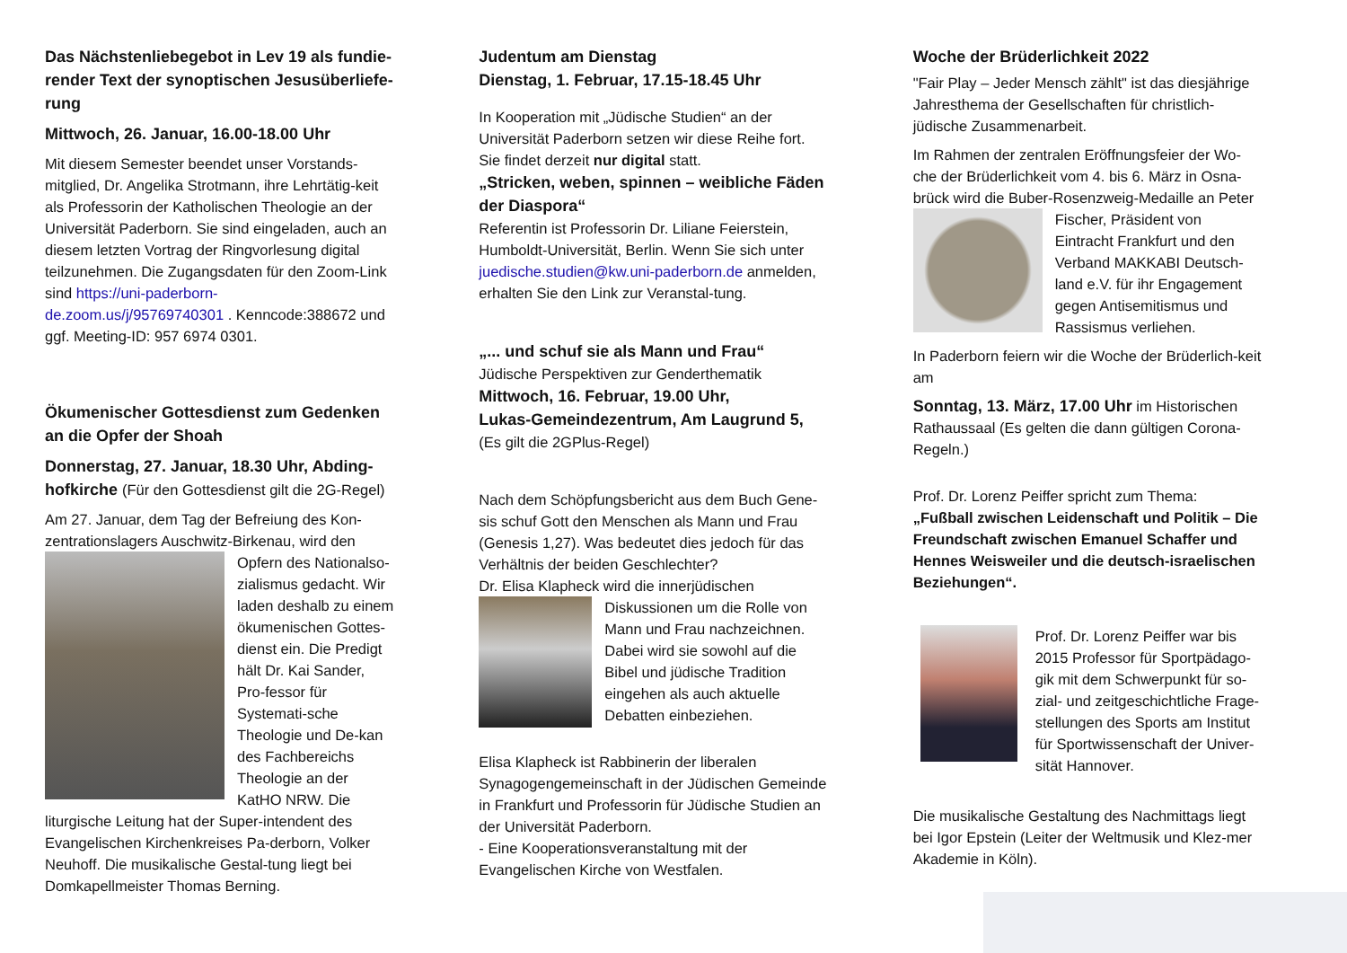Das Nächstenliebegebot in Lev 19 als fundie-render Text der synoptischen Jesusüberliefe-rung
Mittwoch, 26. Januar, 16.00-18.00 Uhr
Mit diesem Semester beendet unser Vorstands-mitglied, Dr. Angelika Strotmann, ihre Lehrtätig-keit als Professorin der Katholischen Theologie an der Universität Paderborn. Sie sind eingeladen, auch an diesem letzten Vortrag der Ringvorlesung digital teilzunehmen. Die Zugangsdaten für den Zoom-Link sind https://uni-paderborn-de.zoom.us/j/95769740301 . Kenncode:388672 und ggf. Meeting-ID: 957 6974 0301.
Ökumenischer Gottesdienst zum Gedenken an die Opfer der Shoah
Donnerstag, 27. Januar, 18.30 Uhr, Abding-hofkirche (Für den Gottesdienst gilt die 2G-Regel)
Am 27. Januar, dem Tag der Befreiung des Kon-zentrationslagers Auschwitz-Birkenau, wird den Opfern des Nationalso-zialismus gedacht. Wir laden deshalb zu einem ökumenischen Gottes-dienst ein. Die Predigt hält Dr. Kai Sander, Pro-fessor für Systemati-sche Theologie und De-kan des Fachbereichs Theologie an der KatHO NRW. Die liturgische Leitung hat der Super-intendent des Evangelischen Kirchenkreises Pa-derborn, Volker Neuhoff. Die musikalische Gestal-tung liegt bei Domkapellmeister Thomas Berning.
Judentum am Dienstag
Dienstag, 1. Februar, 17.15-18.45 Uhr
In Kooperation mit „Jüdische Studien“ an der Universität Paderborn setzen wir diese Reihe fort. Sie findet derzeit nur digital statt.
„Stricken, weben, spinnen – weibliche Fäden der Diaspora“
Referentin ist Professorin Dr. Liliane Feierstein, Humboldt-Universität, Berlin. Wenn Sie sich unter juedische.studien@kw.uni-paderborn.de anmelden, erhalten Sie den Link zur Veranstal-tung.
„... und schuf sie als Mann und Frau“
Jüdische Perspektiven zur Genderthematik
Mittwoch, 16. Februar, 19.00 Uhr,
Lukas-Gemeindezentrum, Am Laugrund 5,
(Es gilt die 2GPlus-Regel)
Nach dem Schöpfungsbericht aus dem Buch Gene-sis schuf Gott den Menschen als Mann und Frau (Genesis 1,27). Was bedeutet dies jedoch für das Verhältnis der beiden Geschlechter?
Dr. Elisa Klapheck wird die innerjüdischen Diskussionen um die Rolle von Mann und Frau nachzeichnen. Dabei wird sie sowohl auf die Bibel und jüdische Tradition eingehen als auch aktuelle Debatten einbeziehen.
Elisa Klapheck ist Rabbinerin der liberalen Synagogengemeinschaft in der Jüdischen Gemeinde in Frankfurt und Professorin für Jüdische Studien an der Universität Paderborn.
- Eine Kooperationsveranstaltung mit der Evangelischen Kirche von Westfalen.
Woche der Brüderlichkeit 2022
"Fair Play – Jeder Mensch zählt" ist das diesjährige Jahresthema der Gesellschaften für christlich-jüdische Zusammenarbeit.
Im Rahmen der zentralen Eröffnungsfeier der Wo-che der Brüderlichkeit vom 4. bis 6. März in Osna-brück wird die Buber-Rosenzweig-Medaille an Peter Fischer, Präsident von Eintracht Frankfurt und den Verband MAKKABI Deutsch-land e.V. für ihr Engagement gegen Antisemitismus und Rassismus verliehen.
In Paderborn feiern wir die Woche der Brüderlich-keit am
Sonntag, 13. März, 17.00 Uhr im Historischen Rathaussaal (Es gelten die dann gültigen Corona-Regeln.)
Prof. Dr. Lorenz Peiffer spricht zum Thema:
„Fußball zwischen Leidenschaft und Politik – Die Freundschaft zwischen Emanuel Schaffer und Hennes Weisweiler und die deutsch-israelischen Beziehungen“.
Prof. Dr. Lorenz Peiffer war bis 2015 Professor für Sportpädago-gik mit dem Schwerpunkt für so-zial- und zeitgeschichtliche Frage-stellungen des Sports am Institut für Sportwissenschaft der Univer-sität Hannover.
Die musikalische Gestaltung des Nachmittags liegt bei Igor Epstein (Leiter der Weltmusik und Klez-mer Akademie in Köln).